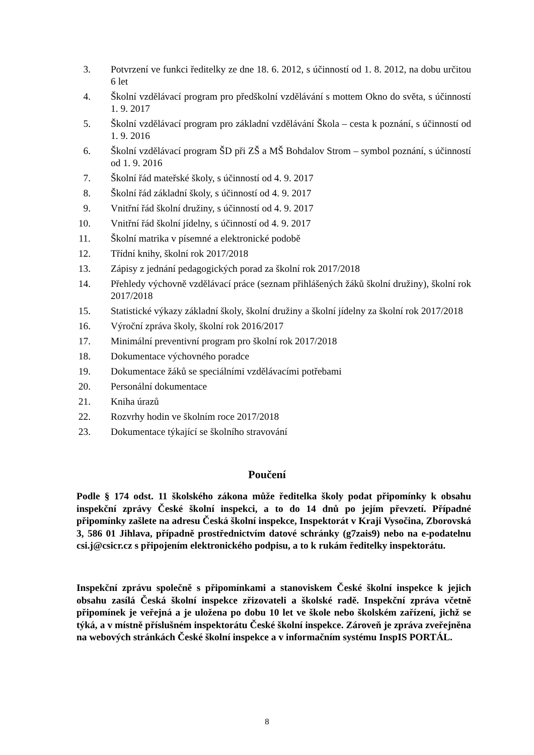3. Potvrzení ve funkci ředitelky ze dne 18. 6. 2012, s účinností od 1. 8. 2012, na dobu určitou 6 let
4. Školní vzdělávací program pro předškolní vzdělávání s mottem Okno do světa, s účinností 1. 9. 2017
5. Školní vzdělávací program pro základní vzdělávání Škola – cesta k poznání, s účinností od 1. 9. 2016
6. Školní vzdělávací program ŠD při ZŠ a MŠ Bohdalov Strom – symbol poznání, s účinností od 1. 9. 2016
7. Školní řád mateřské školy, s účinností od 4. 9. 2017
8. Školní řád základní školy, s účinností od 4. 9. 2017
9. Vnitřní řád školní družiny, s účinností od 4. 9. 2017
10. Vnitřní řád školní jídelny, s účinností od 4. 9. 2017
11. Školní matrika v písemné a elektronické podobě
12. Třídní knihy, školní rok 2017/2018
13. Zápisy z jednání pedagogických porad za školní rok 2017/2018
14. Přehledy výchovně vzdělávací práce (seznam přihlášených žáků školní družiny), školní rok 2017/2018
15. Statistické výkazy základní školy, školní družiny a školní jídelny za školní rok 2017/2018
16. Výroční zpráva školy, školní rok 2016/2017
17. Minimální preventivní program pro školní rok 2017/2018
18. Dokumentace výchovného poradce
19. Dokumentace žáků se speciálními vzdělávacími potřebami
20. Personální dokumentace
21. Kniha úrazů
22. Rozvrhy hodin ve školním roce 2017/2018
23. Dokumentace týkající se školního stravování
Poučení
Podle § 174 odst. 11 školského zákona může ředitelka školy podat připomínky k obsahu inspekční zprávy České školní inspekci, a to do 14 dnů po jejím převzetí. Případné připomínky zašlete na adresu Česká školní inspekce, Inspektorát v Kraji Vysočina, Zborovská 3, 586 01 Jihlava, případně prostřednictvím datové schránky (g7zais9) nebo na e-podatelnu csi.j@csicr.cz s připojením elektronického podpisu, a to k rukám ředitelky inspektorátu.
Inspekční zprávu společně s připomínkami a stanoviskem České školní inspekce k jejich obsahu zasílá Česká školní inspekce zřizovateli a školské radě. Inspekční zpráva včetně připomínek je veřejná a je uložena po dobu 10 let ve škole nebo školském zařízení, jichž se týká, a v místně příslušném inspektorátu České školní inspekce. Zároveň je zpráva zveřejněna na webových stránkách České školní inspekce a v informačním systému InspIS PORTÁL.
8